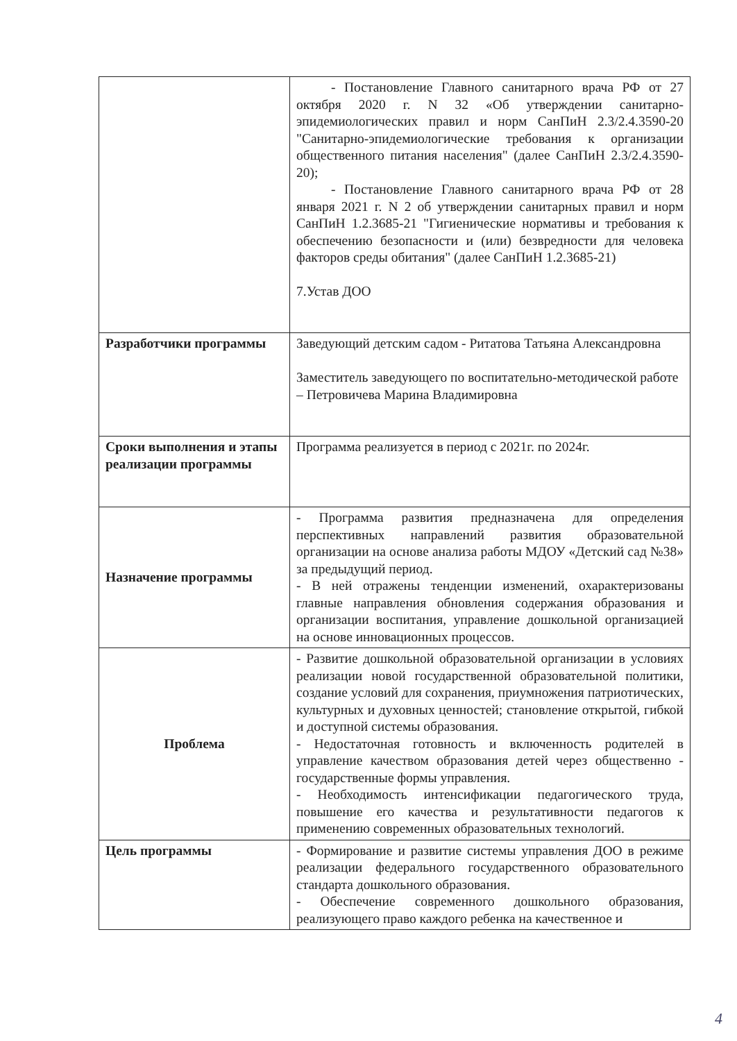| | - Постановление Главного санитарного врача РФ от 27 октября 2020 г. N 32 «Об утверждении санитарно-эпидемиологических правил и норм СанПиН 2.3/2.4.3590-20 "Санитарно-эпидемиологические требования к организации общественного питания населения" (далее СанПиН 2.3/2.4.3590-20); - Постановление Главного санитарного врача РФ от 28 января 2021 г. N 2 об утверждении санитарных правил и норм СанПиН 1.2.3685-21 "Гигиенические нормативы и требования к обеспечению безопасности и (или) безвредности для человека факторов среды обитания" (далее СанПиН 1.2.3685-21) 7.Устав ДОО |
| Разработчики программы | Заведующий детским садом - Ритатова Татьяна Александровна Заместитель заведующего по воспитательно-методической работе – Петровичева Марина Владимировна |
| Сроки выполнения и этапы реализации программы | Программа реализуется в период с 2021г. по 2024г. |
| Назначение программы | - Программа развития предназначена для определения перспективных направлений развития образовательной организации на основе анализа работы МДОУ «Детский сад №38» за предыдущий период. - В ней отражены тенденции изменений, охарактеризованы главные направления обновления содержания образования и организации воспитания, управление дошкольной организацией на основе инновационных процессов. |
| Проблема | - Развитие дошкольной образовательной организации в условиях реализации новой государственной образовательной политики, создание условий для сохранения, приумножения патриотических, культурных и духовных ценностей; становление открытой, гибкой и доступной системы образования. - Недостаточная готовность и включенность родителей в управление качеством образования детей через общественно - государственные формы управления. - Необходимость интенсификации педагогического труда, повышение его качества и результативности педагогов к применению современных образовательных технологий. |
| Цель программы | - Формирование и развитие системы управления ДОО в режиме реализации федерального государственного образовательного стандарта дошкольного образования. - Обеспечение современного дошкольного образования, реализующего право каждого ребенка на качественное и |
4